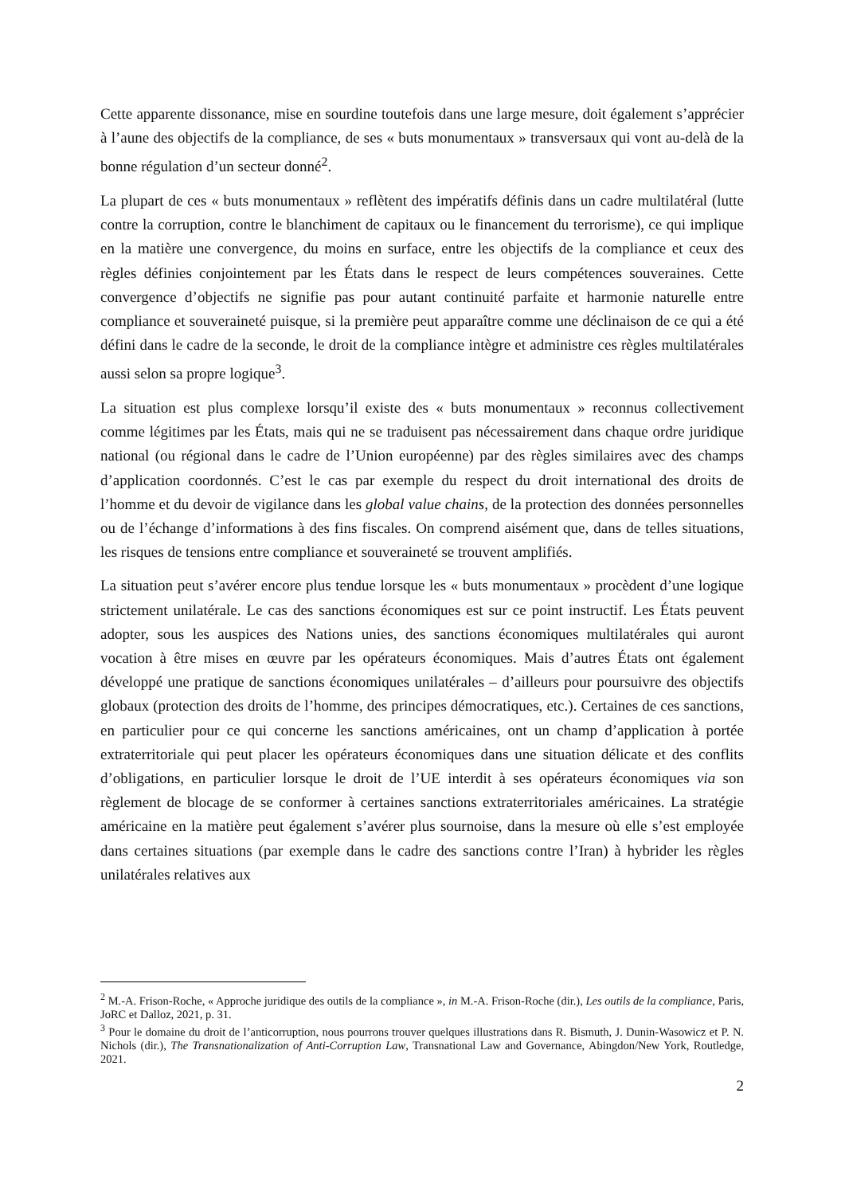Cette apparente dissonance, mise en sourdine toutefois dans une large mesure, doit également s’apprécier à l’aune des objectifs de la compliance, de ses « buts monumentaux » transversaux qui vont au-delà de la bonne régulation d’un secteur donné<sup>2</sup>.
La plupart de ces « buts monumentaux » reflètent des impératifs définis dans un cadre multilatéral (lutte contre la corruption, contre le blanchiment de capitaux ou le financement du terrorisme), ce qui implique en la matière une convergence, du moins en surface, entre les objectifs de la compliance et ceux des règles définies conjointement par les États dans le respect de leurs compétences souveraines. Cette convergence d’objectifs ne signifie pas pour autant continuité parfaite et harmonie naturelle entre compliance et souveraineté puisque, si la première peut apparaître comme une déclinaison de ce qui a été défini dans le cadre de la seconde, le droit de la compliance intègre et administre ces règles multilatérales aussi selon sa propre logique<sup>3</sup>.
La situation est plus complexe lorsqu’il existe des « buts monumentaux » reconnus collectivement comme légitimes par les États, mais qui ne se traduisent pas nécessairement dans chaque ordre juridique national (ou régional dans le cadre de l’Union européenne) par des règles similaires avec des champs d’application coordonnés. C’est le cas par exemple du respect du droit international des droits de l’homme et du devoir de vigilance dans les global value chains, de la protection des données personnelles ou de l’échange d’informations à des fins fiscales. On comprend aisément que, dans de telles situations, les risques de tensions entre compliance et souveraineté se trouvent amplifiés.
La situation peut s’avérer encore plus tendue lorsque les « buts monumentaux » procèdent d’une logique strictement unilatérale. Le cas des sanctions économiques est sur ce point instructif. Les États peuvent adopter, sous les auspices des Nations unies, des sanctions économiques multilatérales qui auront vocation à être mises en œuvre par les opérateurs économiques. Mais d’autres États ont également développé une pratique de sanctions économiques unilatérales – d’ailleurs pour poursuivre des objectifs globaux (protection des droits de l’homme, des principes démocratiques, etc.). Certaines de ces sanctions, en particulier pour ce qui concerne les sanctions américaines, ont un champ d’application à portée extraterritoriale qui peut placer les opérateurs économiques dans une situation délicate et des conflits d’obligations, en particulier lorsque le droit de l’UE interdit à ses opérateurs économiques via son règlement de blocage de se conformer à certaines sanctions extraterritoriales américaines. La stratégie américaine en la matière peut également s’avérer plus sournoise, dans la mesure où elle s’est employée dans certaines situations (par exemple dans le cadre des sanctions contre l’Iran) à hybrider les règles unilatérales relatives aux
<sup>2</sup> M.-A. Frison-Roche, « Approche juridique des outils de la compliance », in M.-A. Frison-Roche (dir.), Les outils de la compliance, Paris, JoRC et Dalloz, 2021, p. 31.
<sup>3</sup> Pour le domaine du droit de l’anticorruption, nous pourrons trouver quelques illustrations dans R. Bismuth, J. Dunin-Wasowicz et P. N. Nichols (dir.), The Transnationalization of Anti-Corruption Law, Transnational Law and Governance, Abingdon/New York, Routledge, 2021.
2